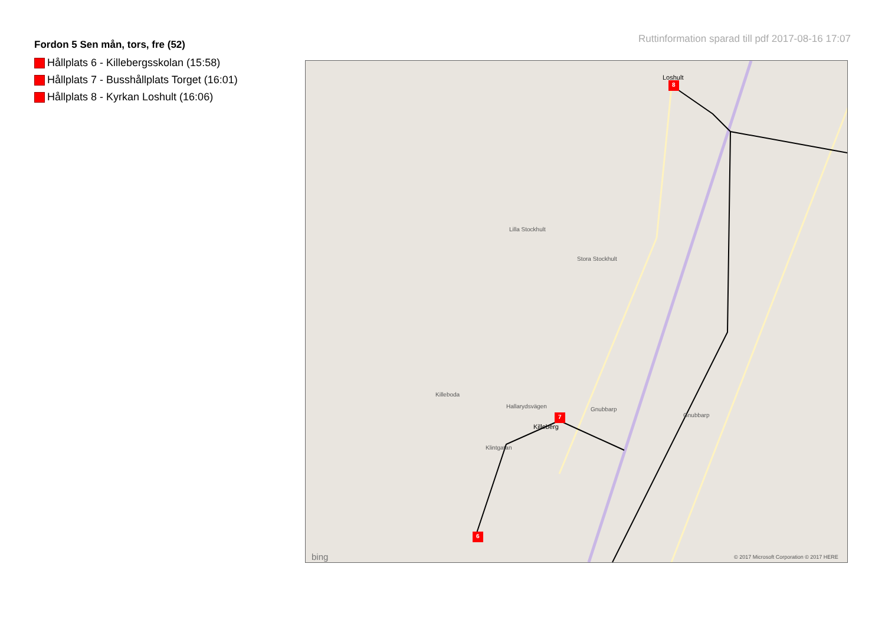Fordon 5 Sen mån, tors, fre (52)
Hållplats 6 - Killebergsskolan (15:58)
Hållplats 7 - Busshållplats Torget (16:01)
Hållplats 8 - Kyrkan Loshult (16:06)
Ruttinformation sparad till pdf 2017-08-16 17:07
8
7
6
Loshult
Killeberg
Killeboda
Hallarydsvägen Gnubbarp
Gnubbarp
Lilla Stockhult
Stora Stockhult
Klintgatan
bing © 2017 Microsoft Corporation © 2017 HERE